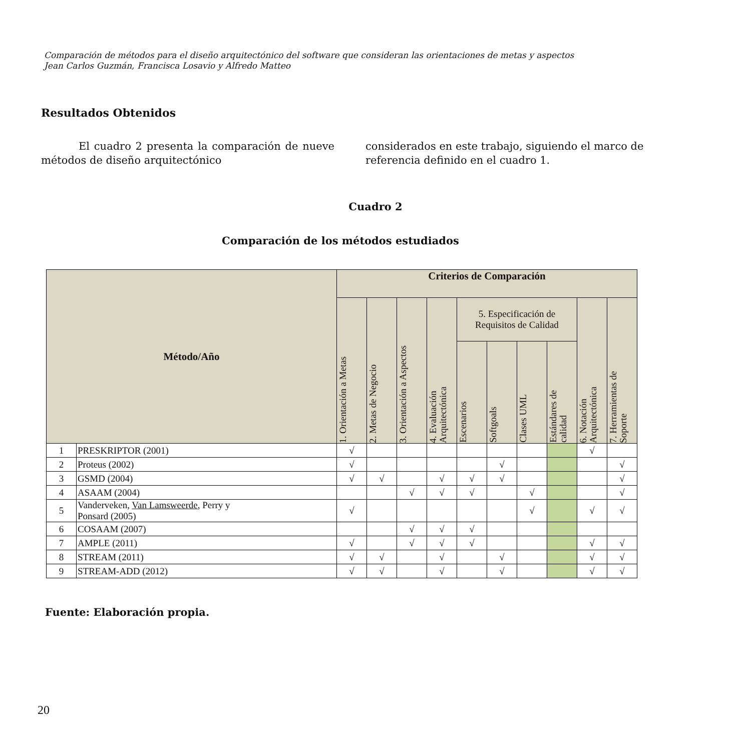Comparación de métodos para el diseño arquitectónico del software que consideran las orientaciones de metas y aspectos
Jean Carlos Guzmán, Francisca Losavio y Alfredo Matteo
Resultados Obtenidos
El cuadro 2 presenta la comparación de nueve métodos de diseño arquitectónico
considerados en este trabajo, siguiendo el marco de referencia definido en el cuadro 1.
Cuadro 2
Comparación de los métodos estudiados
| Método/Año | | Criterios de Comparación | | | | | | | | | |
| --- | --- | --- | --- | --- | --- | --- | --- | --- | --- | --- | --- |
| | | 1. Orientación a Metas | 2. Metas de Negocio | 3. Orientación a Aspectos | 4. Evaluación Arquitectónica | 5. Especificación de Requisitos de Calidad | | | | 6. Notación Arquitectónica | 7. Herramientas de Soporte |
| | | | | | | Escenarios | Softgoals | Clases UML | Estándares de calidad | | |
| 1 | PRESKRIPTOR (2001) | √ | | | | | | | | √ | |
| 2 | Proteus (2002) | √ | | | | | √ | | | | √ |
| 3 | GSMD (2004) | √ | √ | | √ | √ | √ | | | | √ |
| 4 | ASAAM (2004) | | | √ | √ | √ | | √ | | | √ |
| 5 | Vanderveken, Van Lamsweerde , Perry y Ponsard (2005) | √ | | | | | | √ | | √ | √ |
| 6 | COSAAM (2007) | | | √ | √ | √ | | | | | |
| 7 | AMPLE (2011) | √ | | √ | √ | √ | | | | √ | √ |
| 8 | STREAM (2011) | √ | √ | | √ | | √ | | | √ | √ |
| 9 | STREAM-ADD (2012) | √ | √ | | √ | | √ | | | √ | √ |
Fuente: Elaboración propia.
20